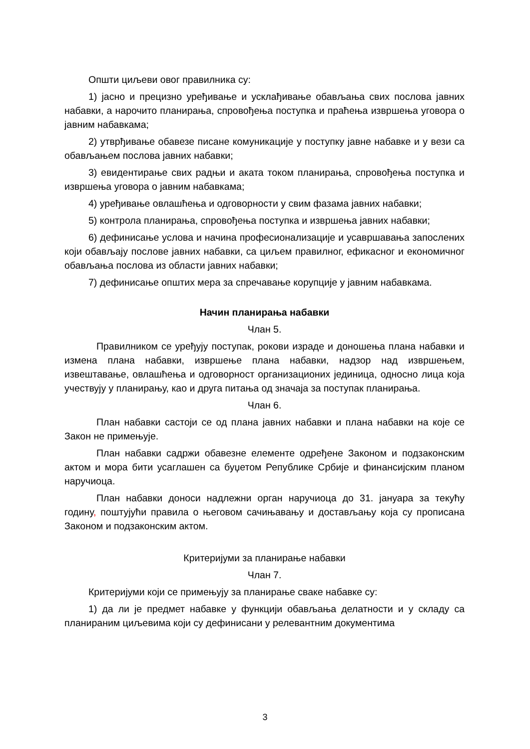Општи циљеви овог правилника су:
1) јасно и прецизно уређивање и усклађивање обављања свих послова јавних набавки, а нарочито планирања, спровођења поступка и праћења извршења уговора о јавним набавкама;
2) утврђивање обавезе писане комуникације у поступку јавне набавке и у вези са обављањем послова јавних набавки;
3) евидентирање свих радњи и аката током планирања, спровођења поступка и извршења уговора о јавним набавкама;
4) уређивање овлашћења и одговорности у свим фазама јавних набавки;
5) контрола планирања, спровођења поступка и извршења јавних набавки;
6) дефинисање услова и начина професионализације и усавршавања запослених који обављају послове јавних набавки, са циљем правилног, ефикасног и економичног обављања послова из области јавних набавки;
7) дефинисање општих мера за спречавање корупције у јавним набавкама.
Начин планирања набавки
Члан 5.
Правилником се уређују поступак, рокови израде и доношења плана набавки и измена плана набавки, извршење плана набавки, надзор над извршењем, извештавање, овлашћења и одговорност организационих јединица, односно лица која учествују у планирању, као и друга питања од значаја за поступак планирања.
Члан 6.
План набавки састоји се од плана јавних набавки и плана набавки на које се Закон не примењује.
План набавки садржи обавезне елементе одређене Законом и подзаконским актом и мора бити усаглашен са буџетом Републике Србије и финансијским планом наручиоца.
План набавки доноси надлежни орган наручиоца до 31. јануара за текућу годину, поштујући правила о његовом сачињавању и достављању која су прописана Законом и подзаконским актом.
Критеријуми за планирање набавки
Члан 7.
Критеријуми који се примењују за планирање сваке набавке су:
1) да ли је предмет набавке у функцији обављања делатности и у складу са планираним циљевима који су дефинисани у релевантним документима
3